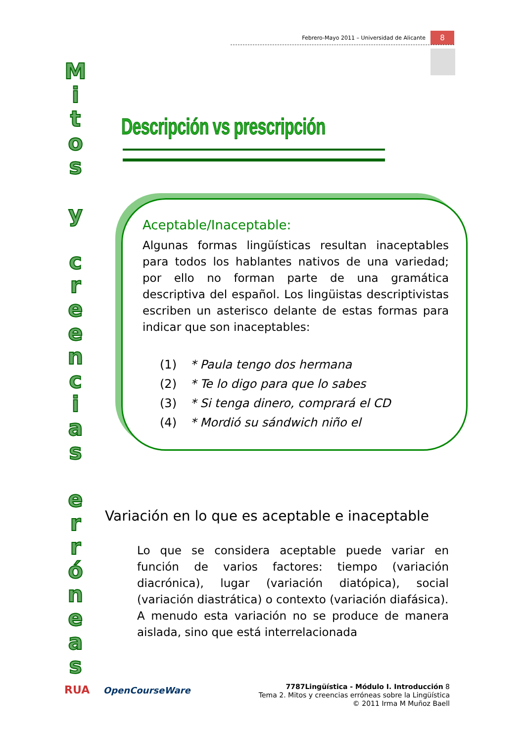Febrero-Mayo 2011 – Universidad de Alicante 8
M
i
t
o
s
y
c
r
e
e
n
c
i
a
s
e
r
r
ó
n
e
a
s
Descripción vs prescripción
Aceptable/Inaceptable:
Algunas formas lingüísticas resultan inaceptables para todos los hablantes nativos de una variedad; por ello no forman parte de una gramática descriptiva del español. Los lingüistas descriptivistas escriben un asterisco delante de estas formas para indicar que son inaceptables:
(1) * Paula tengo dos hermana
(2) * Te lo digo para que lo sabes
(3) * Si tenga dinero, comprará el CD
(4) * Mordió su sándwich niño el
Variación en lo que es aceptable e inaceptable
Lo que se considera aceptable puede variar en función de varios factores: tiempo (variación diacrónica), lugar (variación diatópica), social (variación diastrática) o contexto (variación diafásica).
A menudo esta variación no se produce de manera aislada, sino que está interrelacionada
RUA OpenCourseWare
7787Lingüística - Módulo I. Introducción 8
Tema 2. Mitos y creencias erróneas sobre la Lingüística
© 2011 Irma M Muñoz Baell